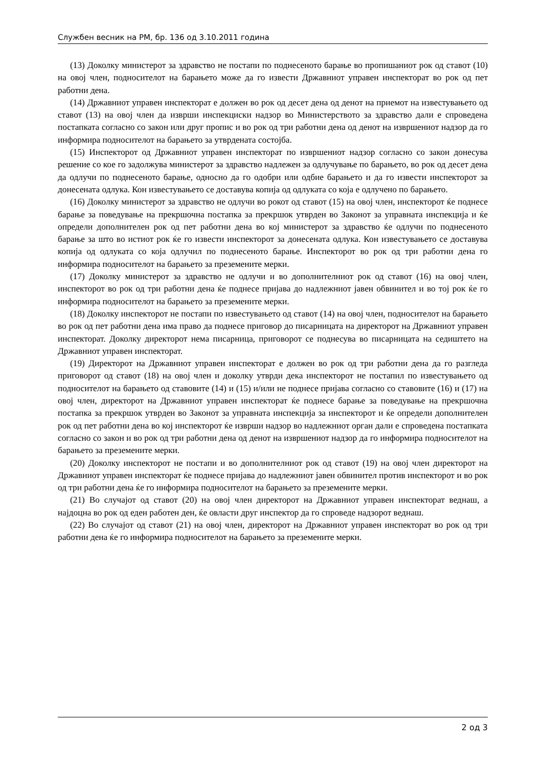Службен весник на РМ, бр. 136 од 3.10.2011 година
(13) Доколку министерот за здравство не постапи по поднесеното барање во пропишаниот рок од ставот (10) на овој член, подносителот на барањето може да го извести Државниот управен инспекторат во рок од пет работни дена.
(14) Државниот управен инспекторат е должен во рок од десет дена од денот на приемот на известувањето од ставот (13) на овој член да изврши инспекциски надзор во Министерството за здравство дали е спроведена постапката согласно со закон или друг пропис и во рок од три работни дена од денот на извршениот надзор да го информира подносителот на барањето за утврдената состојба.
(15) Инспекторот од Државниот управен инспекторат по извршениот надзор согласно со закон донесува решение со кое го задолжува министерот за здравство надлежен за одлучување по барањето, во рок од десет дена да одлучи по поднесеното барање, односно да го одобри или одбие барањето и да го извести инспекторот за донесената одлука. Кон известувањето се доставува копија од одлуката со која е одлучено по барањето.
(16) Доколку министерот за здравство не одлучи во рокот од ставот (15) на овој член, инспекторот ќе поднесе барање за поведување на прекршочна постапка за прекршок утврден во Законот за управната инспекција и ќе определи дополнителен рок од пет работни дена во кој министерот за здравство ќе одлучи по поднесеното барање за што во истиот рок ќе го извести инспекторот за донесената одлука. Кон известувањето се доставува копија од одлуката со која одлучил по поднесеното барање. Инспекторот во рок од три работни дена го информира подносителот на барањето за преземените мерки.
(17) Доколку министерот за здравство не одлучи и во дополнителниот рок од ставот (16) на овој член, инспекторот во рок од три работни дена ќе поднесе пријава до надлежниот јавен обвинител и во тој рок ќе го информира подносителот на барањето за преземените мерки.
(18) Доколку инспекторот не постапи по известувањето од ставот (14) на овој член, подносителот на барањето во рок од пет работни дена има право да поднесе приговор до писарницата на директорот на Државниот управен инспекторат. Доколку директорот нема писарница, приговорот се поднесува во писарницата на седиштето на Државниот управен инспекторат.
(19) Директорот на Државниот управен инспекторат е должен во рок од три работни дена да го разгледа приговорот од ставот (18) на овој член и доколку утврди дека инспекторот не постапил по известувањето од подносителот на барањето од ставовите (14) и (15) и/или не поднесе пријава согласно со ставовите (16) и (17) на овој член, директорот на Државниот управен инспекторат ќе поднесе барање за поведување на прекршочна постапка за прекршок утврден во Законот за управната инспекција за инспекторот и ќе определи дополнителен рок од пет работни дена во кој инспекторот ќе изврши надзор во надлежниот орган дали е спроведена постапката согласно со закон и во рок од три работни дена од денот на извршениот надзор да го информира подносителот на барањето за преземените мерки.
(20) Доколку инспекторот не постапи и во дополнителниот рок од ставот (19) на овој член директорот на Државниот управен инспекторат ќе поднесе пријава до надлежниот јавен обвинител против инспекторот и во рок од три работни дена ќе го информира подносителот на барањето за преземените мерки.
(21) Во случајот од ставот (20) на овој член директорот на Државниот управен инспекторат веднаш, а најдоцна во рок од еден работен ден, ќе овласти друг инспектор да го спроведе надзорот веднаш.
(22) Во случајот од ставот (21) на овој член, директорот на Државниот управен инспекторат во рок од три работни дена ќе го информира подносителот на барањето за преземените мерки.
2 од 3